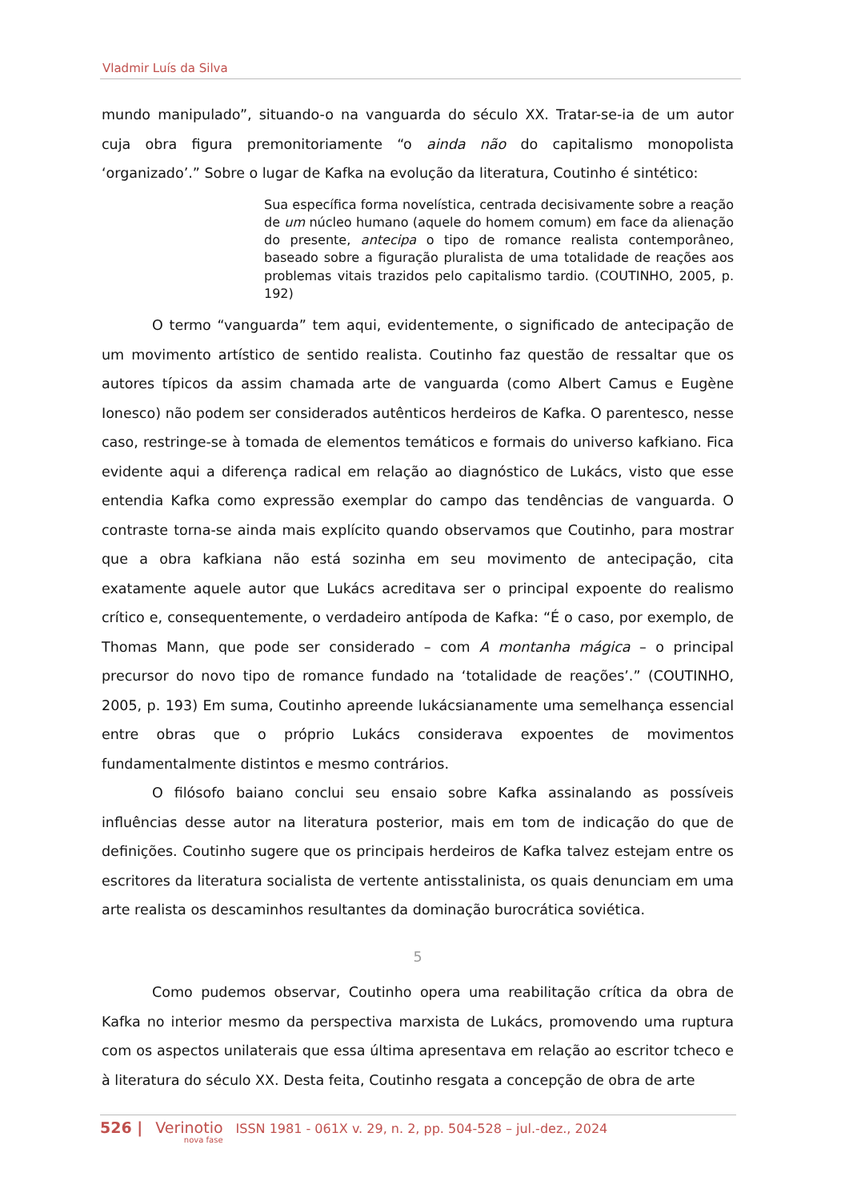Vladmir Luís da Silva
mundo manipulado”, situando-o na vanguarda do século XX. Tratar-se-ia de um autor cuja obra figura premonitoriamente “o ainda não do capitalismo monopolista ‘organizado’.” Sobre o lugar de Kafka na evolução da literatura, Coutinho é sintético:
Sua específica forma novelística, centrada decisivamente sobre a reação de um núcleo humano (aquele do homem comum) em face da alienação do presente, antecipa o tipo de romance realista contemporâneo, baseado sobre a figuração pluralista de uma totalidade de reações aos problemas vitais trazidos pelo capitalismo tardio. (COUTINHO, 2005, p. 192)
O termo “vanguarda” tem aqui, evidentemente, o significado de antecipação de um movimento artístico de sentido realista. Coutinho faz questão de ressaltar que os autores típicos da assim chamada arte de vanguarda (como Albert Camus e Eugène Ionesco) não podem ser considerados autênticos herdeiros de Kafka. O parentesco, nesse caso, restringe-se à tomada de elementos temáticos e formais do universo kafkiano. Fica evidente aqui a diferença radical em relação ao diagnóstico de Lukács, visto que esse entendia Kafka como expressão exemplar do campo das tendências de vanguarda. O contraste torna-se ainda mais explícito quando observamos que Coutinho, para mostrar que a obra kafkiana não está sozinha em seu movimento de antecipação, cita exatamente aquele autor que Lukács acreditava ser o principal expoente do realismo crítico e, consequentemente, o verdadeiro antípoda de Kafka: “É o caso, por exemplo, de Thomas Mann, que pode ser considerado – com A montanha mágica – o principal precursor do novo tipo de romance fundado na ‘totalidade de reações’.” (COUTINHO, 2005, p. 193) Em suma, Coutinho apreende lukácsianamente uma semelhança essencial entre obras que o próprio Lukács considerava expoentes de movimentos fundamentalmente distintos e mesmo contrários.
O filósofo baiano conclui seu ensaio sobre Kafka assinalando as possíveis influências desse autor na literatura posterior, mais em tom de indicação do que de definições. Coutinho sugere que os principais herdeiros de Kafka talvez estejam entre os escritores da literatura socialista de vertente antisstalinista, os quais denunciam em uma arte realista os descaminhos resultantes da dominação burocrática soviética.
5
Como pudemos observar, Coutinho opera uma reabilitação crítica da obra de Kafka no interior mesmo da perspectiva marxista de Lukács, promovendo uma ruptura com os aspectos unilaterais que essa última apresentava em relação ao escritor tcheco e à literatura do século XX. Desta feita, Coutinho resgata a concepção de obra de arte
526 | Verinotio
nova fase ISSN 1981 - 061X v. 29, n. 2, pp. 504-528 – jul.-dez., 2024